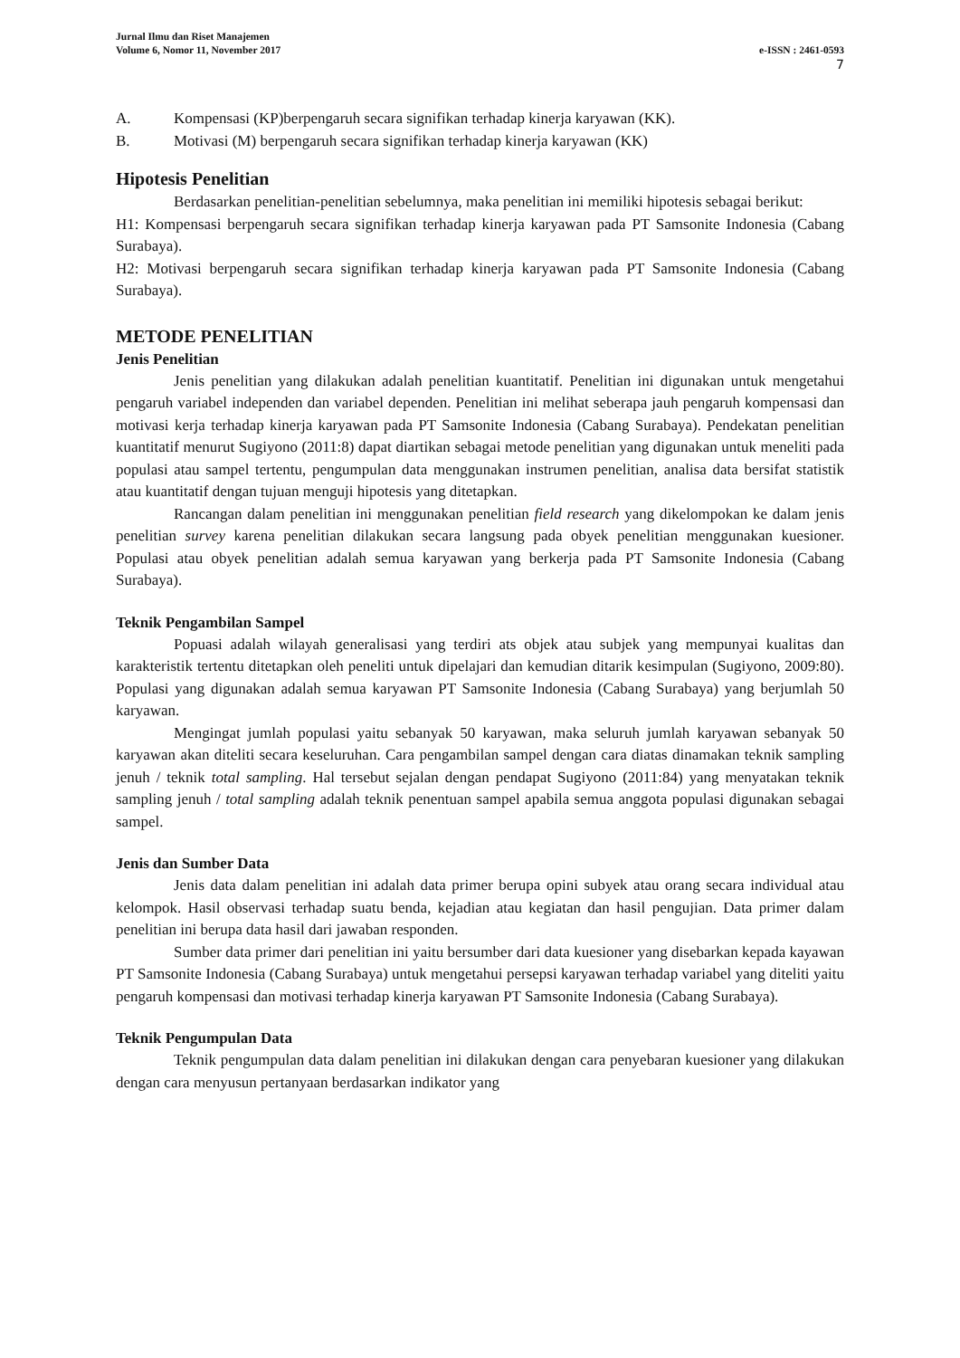Jurnal Ilmu dan Riset Manajemen
Volume 6, Nomor 11, November 2017 e-ISSN : 2461-0593
7
A. Kompensasi (KP)berpengaruh secara signifikan terhadap kinerja karyawan (KK).
B. Motivasi (M) berpengaruh secara signifikan terhadap kinerja karyawan (KK)
Hipotesis Penelitian
Berdasarkan penelitian-penelitian sebelumnya, maka penelitian ini memiliki hipotesis sebagai berikut:
H1: Kompensasi berpengaruh secara signifikan terhadap kinerja karyawan pada PT Samsonite Indonesia (Cabang Surabaya).
H2: Motivasi berpengaruh secara signifikan terhadap kinerja karyawan pada PT Samsonite Indonesia (Cabang Surabaya).
METODE PENELITIAN
Jenis Penelitian
Jenis penelitian yang dilakukan adalah penelitian kuantitatif. Penelitian ini digunakan untuk mengetahui pengaruh variabel independen dan variabel dependen. Penelitian ini melihat seberapa jauh pengaruh kompensasi dan motivasi kerja terhadap kinerja karyawan pada PT Samsonite Indonesia (Cabang Surabaya). Pendekatan penelitian kuantitatif menurut Sugiyono (2011:8) dapat diartikan sebagai metode penelitian yang digunakan untuk meneliti pada populasi atau sampel tertentu, pengumpulan data menggunakan instrumen penelitian, analisa data bersifat statistik atau kuantitatif dengan tujuan menguji hipotesis yang ditetapkan.
Rancangan dalam penelitian ini menggunakan penelitian field research yang dikelompokan ke dalam jenis penelitian survey karena penelitian dilakukan secara langsung pada obyek penelitian menggunakan kuesioner. Populasi atau obyek penelitian adalah semua karyawan yang berkerja pada PT Samsonite Indonesia (Cabang Surabaya).
Teknik Pengambilan Sampel
Popuasi adalah wilayah generalisasi yang terdiri ats objek atau subjek yang mempunyai kualitas dan karakteristik tertentu ditetapkan oleh peneliti untuk dipelajari dan kemudian ditarik kesimpulan (Sugiyono, 2009:80). Populasi yang digunakan adalah semua karyawan PT Samsonite Indonesia (Cabang Surabaya) yang berjumlah 50 karyawan.
Mengingat jumlah populasi yaitu sebanyak 50 karyawan, maka seluruh jumlah karyawan sebanyak 50 karyawan akan diteliti secara keseluruhan. Cara pengambilan sampel dengan cara diatas dinamakan teknik sampling jenuh / teknik total sampling. Hal tersebut sejalan dengan pendapat Sugiyono (2011:84) yang menyatakan teknik sampling jenuh / total sampling adalah teknik penentuan sampel apabila semua anggota populasi digunakan sebagai sampel.
Jenis dan Sumber Data
Jenis data dalam penelitian ini adalah data primer berupa opini subyek atau orang secara individual atau kelompok. Hasil observasi terhadap suatu benda, kejadian atau kegiatan dan hasil pengujian. Data primer dalam penelitian ini berupa data hasil dari jawaban responden.
Sumber data primer dari penelitian ini yaitu bersumber dari data kuesioner yang disebarkan kepada kayawan PT Samsonite Indonesia (Cabang Surabaya) untuk mengetahui persepsi karyawan terhadap variabel yang diteliti yaitu pengaruh kompensasi dan motivasi terhadap kinerja karyawan PT Samsonite Indonesia (Cabang Surabaya).
Teknik Pengumpulan Data
Teknik pengumpulan data dalam penelitian ini dilakukan dengan cara penyebaran kuesioner yang dilakukan dengan cara menyusun pertanyaan berdasarkan indikator yang